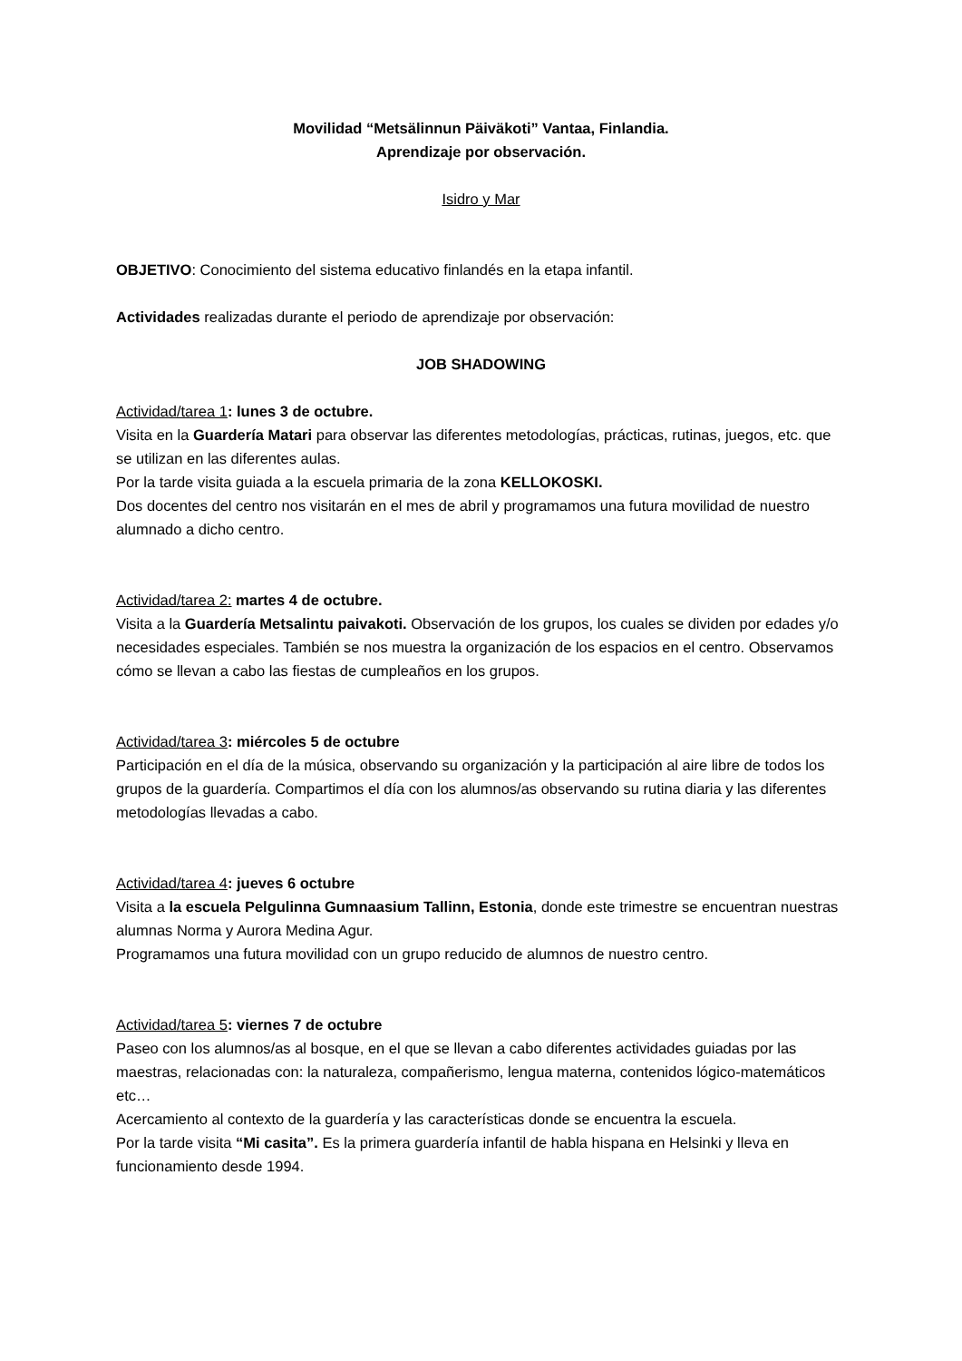Movilidad “Metsälinnun Päiväkoti” Vantaa, Finlandia.
Aprendizaje por observación.
Isidro y Mar
OBJETIVO: Conocimiento del sistema educativo finlandés en la etapa infantil.
Actividades realizadas durante el periodo de aprendizaje por observación:
JOB SHADOWING
Actividad/tarea 1: lunes 3 de octubre.
Visita en la Guardería Matari para observar las diferentes metodologías, prácticas, rutinas, juegos, etc. que se utilizan en las diferentes aulas.
Por la tarde visita guiada a la escuela primaria de la zona KELLOKOSKI.
Dos docentes del centro nos visitarán en el mes de abril y programamos una futura movilidad de nuestro alumnado a dicho centro.
Actividad/tarea 2: martes 4 de octubre.
Visita a la Guardería Metsalintu paivakoti. Observación de los grupos, los cuales se dividen por edades y/o necesidades especiales. También se nos muestra la organización de los espacios en el centro. Observamos cómo se llevan a cabo las fiestas de cumpleaños en los grupos.
Actividad/tarea 3: miércoles 5 de octubre
Participación en el día de la música, observando su organización y la participación al aire libre de todos los grupos de la guardería. Compartimos el día con los alumnos/as observando su rutina diaria y las diferentes metodologías llevadas a cabo.
Actividad/tarea 4: jueves 6 octubre
Visita a la escuela Pelgulinna Gumnaasium Tallinn, Estonia, donde este trimestre se encuentran nuestras alumnas Norma y Aurora Medina Agur.
Programamos una futura movilidad con un grupo reducido de alumnos de nuestro centro.
Actividad/tarea 5: viernes 7 de octubre
Paseo con los alumnos/as al bosque, en el que se llevan a cabo diferentes actividades guiadas por las maestras, relacionadas con: la naturaleza, compañerismo, lengua materna, contenidos lógico-matemáticos etc…
Acercamiento al contexto de la guardería y las características donde se encuentra la escuela.
Por la tarde visita “Mi casita”. Es la primera guardería infantil de habla hispana en Helsinki y lleva en funcionamiento desde 1994.